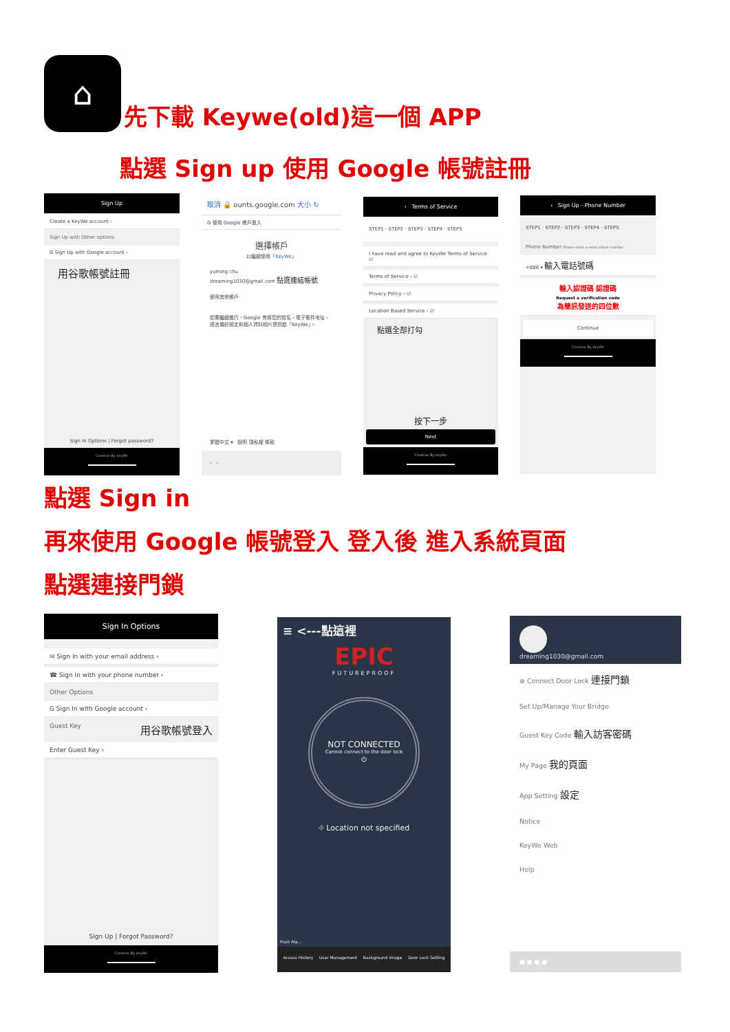⌂
先下載 Keywe(old)這一個 APP
點選 Sign up 使用 Google 帳號註冊
Sign Up
Create a KeyWe account ›
Sign Up with Other options
G Sign Up with Google account ›
用谷歌帳號註冊
Sign In Options | Forgot password?
Creative By keyWe
取消 🔒 ounts.google.com 大小 ↻
G 使用 Google 帳戶登入
選擇帳戶
以繼續使用「KeyWe」
yuming chu
dreaming1030@gmail.com 點選連結帳號
使用其他帳戶
如要繼續進行，Google 會將您的姓名、電子郵件地址、語言偏好設定和個人資料相片提供給「KeyWe」。
繁體中文 ▾ 說明 隱私權 條款
‹ ›
‹ Terms of Service
STEP1 · STEP2 · STEP3 · STEP4 · STEP5
I have read and agree to KeyWe Terms of Service ☑
Terms of Service › ☑
Privacy Policy › ☑
Location Based Service › ☑
點選全部打勾
按下一步
Next
Creative By keyWe
‹ Sign Up - Phone Number
STEP1 · STEP2 · STEP3 · STEP4 · STEP5
Phone Number Please enter a valid phone number
+886 ▾ 輸入電話號碼
輸入認證碼 認證碼
Request a verification code
為簡訊發送的四位數
Continue
Creative By keyWe
點選 Sign in
再來使用 Google 帳號登入 登入後 進入系統頁面
點選連接門鎖
Sign In Options
✉ Sign In with your email address ›
☎ Sign In with your phone number ›
Other Options
G Sign In with Google account ›
Guest Key 用谷歌帳號登入
Enter Guest Key ›
Sign Up | Forgot Password?
Creative By keyWe
≡ <---點這裡
EPIC
FUTUREPROOF
NOT CONNECTED
Cannot connect to the door lock
⏻
⌖ Location not specified
Push Ala...
Access History User Management Background Image Door Lock Setting
dreaming1030@gmail.com
⊕ Connect Door Lock 連接門鎖
Set Up/Manage Your Bridge
Guest Key Code 輸入訪客密碼
My Page 我的頁面
App Setting 設定
Notice
KeyWe Web
Help
● ● ● ●